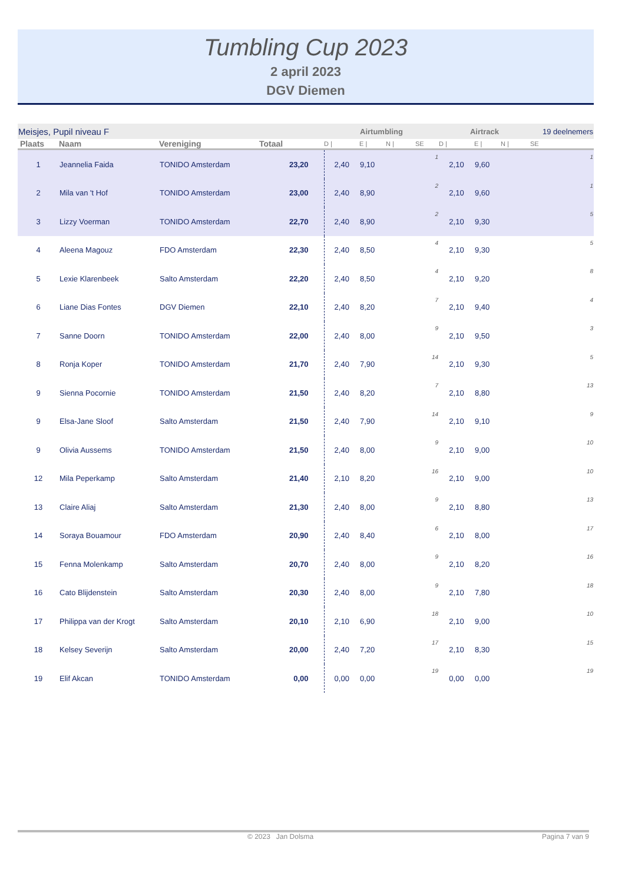Tumbling Cup 2023
2 april 2023
DGV Diemen
| Meisjes, Pupil niveau F | | | | Airtumbling | | | | Airtrack | | | 19 deelnemers | |
| Plaats | Naam | Vereniging | Totaal | D / | E / | N / | SE | D / | E / | N / | SE | |
| 1 | Jeannelia Faida | TONIDO Amsterdam | 23,20 | 2,40 | 9,10 | | 1 | 2,10 | 9,60 | | | 1 |
| 2 | Mila van 't Hof | TONIDO Amsterdam | 23,00 | 2,40 | 8,90 | | 2 | 2,10 | 9,60 | | | 1 |
| 3 | Lizzy Voerman | TONIDO Amsterdam | 22,70 | 2,40 | 8,90 | | 2 | 2,10 | 9,30 | | | 5 |
| 4 | Aleena Magouz | FDO Amsterdam | 22,30 | 2,40 | 8,50 | | 4 | 2,10 | 9,30 | | | 5 |
| 5 | Lexie Klarenbeek | Salto Amsterdam | 22,20 | 2,40 | 8,50 | | 4 | 2,10 | 9,20 | | | 8 |
| 6 | Liane Dias Fontes | DGV Diemen | 22,10 | 2,40 | 8,20 | | 7 | 2,10 | 9,40 | | | 4 |
| 7 | Sanne Doorn | TONIDO Amsterdam | 22,00 | 2,40 | 8,00 | | 9 | 2,10 | 9,50 | | | 3 |
| 8 | Ronja Koper | TONIDO Amsterdam | 21,70 | 2,40 | 7,90 | | 14 | 2,10 | 9,30 | | | 5 |
| 9 | Sienna Pocornie | TONIDO Amsterdam | 21,50 | 2,40 | 8,20 | | 7 | 2,10 | 8,80 | | | 13 |
| 9 | Elsa-Jane Sloof | Salto Amsterdam | 21,50 | 2,40 | 7,90 | | 14 | 2,10 | 9,10 | | | 9 |
| 9 | Olivia Aussems | TONIDO Amsterdam | 21,50 | 2,40 | 8,00 | | 9 | 2,10 | 9,00 | | | 10 |
| 12 | Mila Peperkamp | Salto Amsterdam | 21,40 | 2,10 | 8,20 | | 16 | 2,10 | 9,00 | | | 10 |
| 13 | Claire Aliaj | Salto Amsterdam | 21,30 | 2,40 | 8,00 | | 9 | 2,10 | 8,80 | | | 13 |
| 14 | Soraya Bouamour | FDO Amsterdam | 20,90 | 2,40 | 8,40 | | 6 | 2,10 | 8,00 | | | 17 |
| 15 | Fenna Molenkamp | Salto Amsterdam | 20,70 | 2,40 | 8,00 | | 9 | 2,10 | 8,20 | | | 16 |
| 16 | Cato Blijdenstein | Salto Amsterdam | 20,30 | 2,40 | 8,00 | | 9 | 2,10 | 7,80 | | | 18 |
| 17 | Philippa van der Krogt | Salto Amsterdam | 20,10 | 2,10 | 6,90 | | 18 | 2,10 | 9,00 | | | 10 |
| 18 | Kelsey Severijn | Salto Amsterdam | 20,00 | 2,40 | 7,20 | | 17 | 2,10 | 8,30 | | | 15 |
| 19 | Elif Akcan | TONIDO Amsterdam | 0,00 | 0,00 | 0,00 | | 19 | 0,00 | 0,00 | | | 19 |
© 2023 Jan Dolsma Pagina 7 van 9